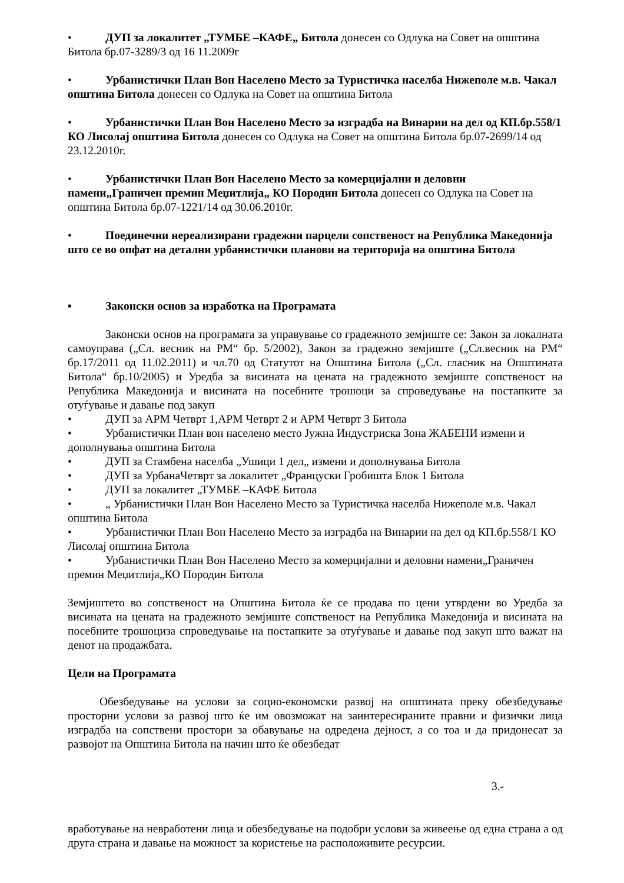• ДУП за локалитет „ТУМБЕ –КАФЕ„ Битола донесен со Одлука на Совет на општина Битола бр.07-3289/3 од 16 11.2009г
• Урбанистички План Вон Населено Место за Туристичка населба Нижеполе м.в. Чакал општина Битола донесен со Одлука на Совет на општина Битола
• Урбанистички План Вон Населено Место за изградба на Винарии на дел од КП.бр.558/1 КО Лисолај општина Битола донесен со Одлука на Совет на општина Битола бр.07-2699/14 од 23.12.2010г.
• Урбанистички План Вон Населено Место за комерцијални и деловни намени„Граничен премин Меџитлија„ КО Породин Битола донесен со Одлука на Совет на општина Битола бр.07-1221/14 од 30.06.2010г.
• Поединечни нереализирани градежни парцели сопственост на Република Македонија што се во опфат на детални урбанистички планови на територија на општина Битола
▪ Законски основ за изработка на Програмата
Законски основ на програмата за управување со градежното земјиште се: Закон за локалната самоуправа („Сл. весник на РМ“ бр. 5/2002), Закон за градежно земјиште („Сл.весник на РМ“ бр.17/2011 од 11.02.2011) и чл.70 од Статутот на Општина Битола („Сл. гласник на Општината Битола“ бр.10/2005) и Уредба за висината на цената на градежното земјиште сопственост на Република Македонија и висината на посебните трошоци за спроведување на постапките за отуѓување и давање под закуп
• ДУП за АРМ Четврт 1,АРМ Четврт 2 и АРМ Четврт 3 Битола
• Урбанистички План вон населено место Јужна Индустриска Зона ЖАБЕНИ измени и дополнувања општина Битола
• ДУП за Стамбена населба „Ушици 1 дел„ измени и дополнувања Битола
• ДУП за УрбанаЧетврт за локалитет „Француски Гробишта Блок 1 Битола
• ДУП за локалитет „ТУМБЕ –КАФЕ Битола
• „ Урбанистички План Вон Населено Место за Туристичка населба Нижеполе м.в. Чакал општина Битола
• Урбанистички План Вон Населено Место за изградба на Винарии на дел од КП.бр.558/1 КО Лисолај општина Битола
• Урбанистички План Вон Населено Место за комерцијални и деловни намени„Граничен премин Меџитлија„КО Породин Битола
Земјиштето во сопственост на Општина Битола ќе се продава по цени утврдени во Уредба за висината на цената на градежното земјиште сопственост на Република Македонија и висината на посебните трошоциза спроведување на постапките за отуѓување и давање под закуп што важат на денот на продажбата.
Цели на Програмата
Обезбедување на услови за социо-економски развој на општината преку обезбедување просторни услови за развој што ќе им овозможат на заинтересираните правни и физички лица изградба на сопствени простори за обавување на одредена дејност, а со тоа и да придонесат за развојот на Општина Битола на начин што ќе обезбедат
3.-
вработување на невработени лица и обезбедување на подобри услови за живеење од една страна а од друга страна и давање на можност за користење на расположивите ресурсии.